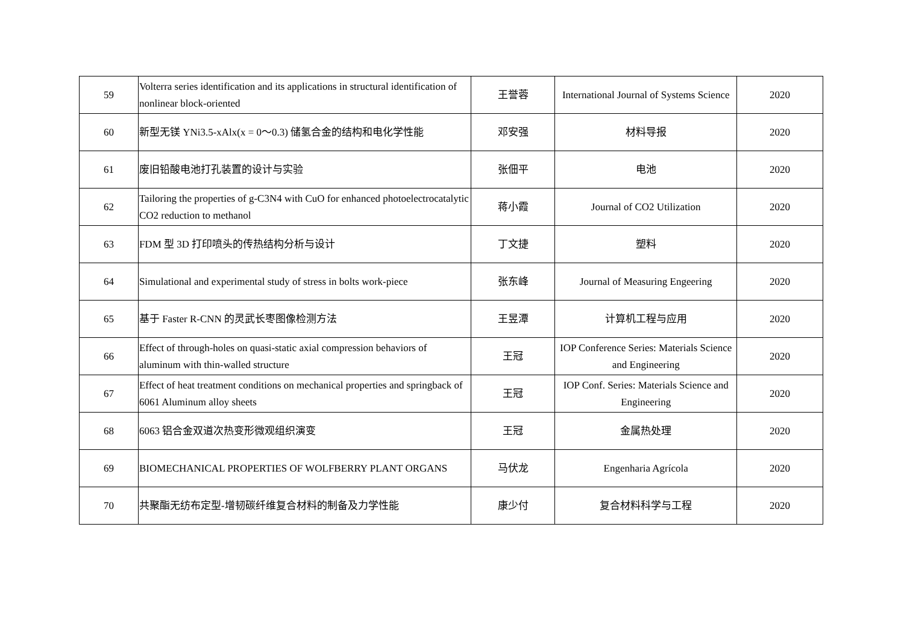| 59 | Volterra series identification and its applications in structural identification of nonlinear block-oriented | 王誉蓉 | International Journal of Systems Science | 2020 |
| 60 | 新型无镁 YNi3.5-xAlx(x = 0～0.3) 储氢合金的结构和电化学性能 | 邓安强 | 材料导报 | 2020 |
| 61 | 废旧铅酸电池打孔装置的设计与实验 | 张佃平 | 电池 | 2020 |
| 62 | Tailoring the properties of g-C3N4 with CuO for enhanced photoelectrocatalytic CO2 reduction to methanol | 蒋小霞 | Journal of CO2 Utilization | 2020 |
| 63 | FDM 型 3D 打印喷头的传热结构分析与设计 | 丁文捷 | 塑料 | 2020 |
| 64 | Simulational and experimental study of stress in bolts work-piece | 张东峰 | Journal of Measuring Engeering | 2020 |
| 65 | 基于 Faster R-CNN 的灵武长枣图像检测方法 | 王昱潭 | 计算机工程与应用 | 2020 |
| 66 | Effect of through-holes on quasi-static axial compression behaviors of aluminum with thin-walled structure | 王冠 | IOP Conference Series: Materials Science and Engineering | 2020 |
| 67 | Effect of heat treatment conditions on mechanical properties and springback of 6061 Aluminum alloy sheets | 王冠 | IOP Conf. Series: Materials Science and Engineering | 2020 |
| 68 | 6063 铝合金双道次热变形微观组织演变 | 王冠 | 金属热处理 | 2020 |
| 69 | BIOMECHANICAL PROPERTIES OF WOLFBERRY PLANT ORGANS | 马伏龙 | Engenharia Agrícola | 2020 |
| 70 | 共聚酯无纺布定型-增韧碳纤维复合材料的制备及力学性能 | 康少付 | 复合材料科学与工程 | 2020 |